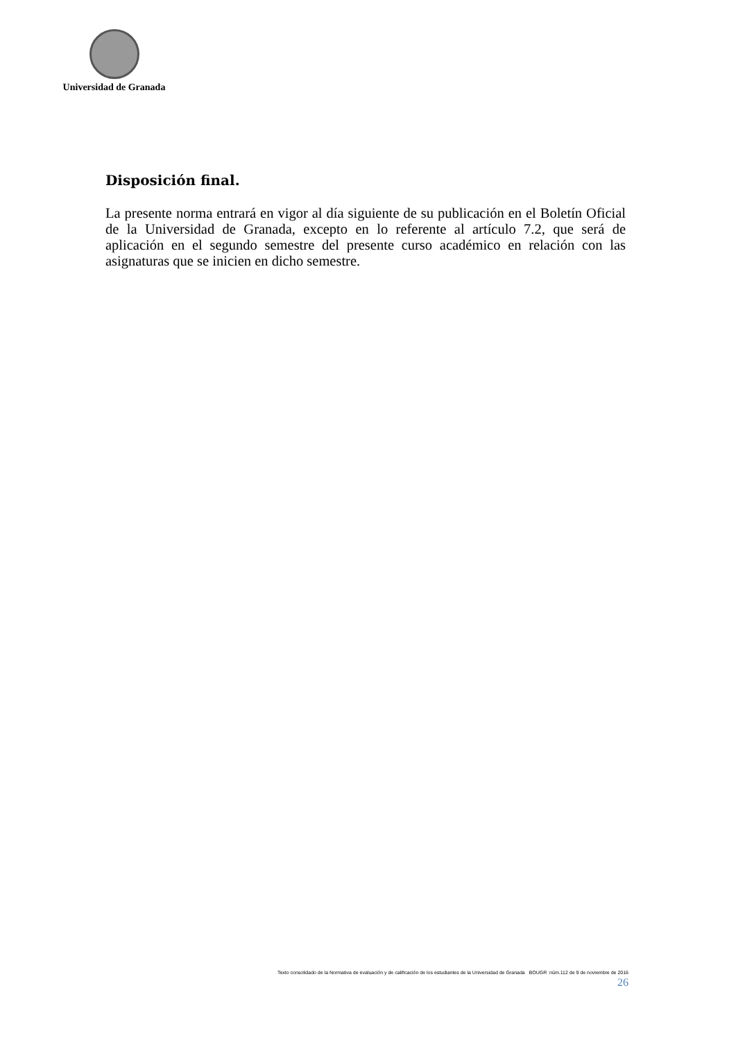Universidad de Granada
Disposición final.
La presente norma entrará en vigor al día siguiente de su publicación en el Boletín Oficial de la Universidad de Granada, excepto en lo referente al artículo 7.2, que será de aplicación en el segundo semestre del presente curso académico en relación con las asignaturas que se inicien en dicho semestre.
Texto consolidado de la Normativa de evaluación y de calificación de los estudiantes de la Universidad de Granada BOUGR núm.112 de 9 de noviembre de 2016
26